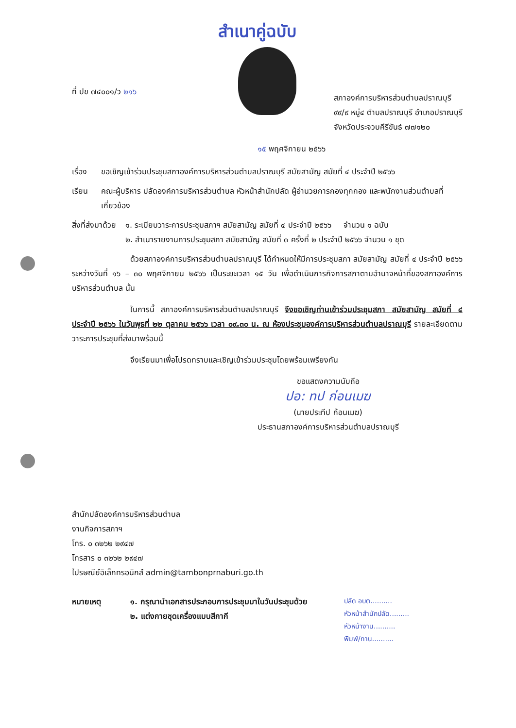สำเนาคู่ฉบับ
ที่ ปข ๗๔๐๐๑/ว ๒๑๖
สภาองค์การบริหารส่วนตำบลปราณบุรี
๙๙/๙ หมู่๔ ตำบลปราณบุรี อำเภอปราณบุรี
จังหวัดประจวบคีรีขันธ์ ๗๗๑๒๐
๑๕ พฤศจิกายน ๒๕๖๖
เรื่อง ขอเชิญเข้าร่วมประชุมสภาองค์การบริหารส่วนตำบลปราณบุรี สมัยสามัญ สมัยที่ ๔ ประจำปี ๒๕๖๖
เรียน คณะผู้บริหาร ปลัดองค์การบริหารส่วนตำบล หัวหน้าสำนักปลัด ผู้อำนวยการกองทุกกอง และพนักงานส่วนตำบลที่เกี่ยวข้อง
สิ่งที่ส่งมาด้วย
๑. ระเบียบวาระการประชุมสภาฯ สมัยสามัญ สมัยที่ ๔ ประจำปี ๒๕๖๖ จำนวน ๑ ฉบับ
๒. สำเนารายงานการประชุมสภา สมัยสามัญ สมัยที่ ๓ ครั้งที่ ๒ ประจำปี ๒๕๖๖ จำนวน ๑ ชุด
ด้วยสภาองค์การบริหารส่วนตำบลปราณบุรี ได้กำหนดให้มีการประชุมสภา สมัยสามัญ สมัยที่ ๔ ประจำปี ๒๕๖๖ ระหว่างวันที่ ๑๖ – ๓๐ พฤศจิกายน ๒๕๖๖ เป็นระยะเวลา ๑๕ วัน เพื่อดำเนินการกิจการสภาตามอำนาจหน้าที่ของสภาองค์การบริหารส่วนตำบล นั้น
ในการนี้ สภาองค์การบริหารส่วนตำบลปราณบุรี จึงขอเชิญท่านเข้าร่วมประชุมสภา สมัยสามัญ สมัยที่ ๔ ประจำปี ๒๕๖๖ ในวันพุธที่ ๒๒ ตุลาคม ๒๕๖๖ เวลา ๐๙.๓๐ น. ณ ห้องประชุมองค์การบริหารส่วนตำบลปราณบุรี รายละเอียดตามวาระการประชุมที่ส่งมาพร้อมนี้
จึงเรียนมาเพื่อโปรดทราบและเชิญเข้าร่วมประชุมโดยพร้อมเพรียงกัน
ขอแสดงความนับถือ
ปอ: ทป ก่อนเมฆ
(นายประทีป ก้อนเมฆ)
ประธานสภาองค์การบริหารส่วนตำบลปราณบุรี
สำนักปลัดองค์การบริหารส่วนตำบล
งานกิจการสภาฯ
โทร. ๐ ๓๒๖๒ ๒๙๔๗
โทรสาร ๐ ๓๒๖๒ ๒๙๔๗
ไปรษณีย์อิเล็กทรอนิกส์ admin@tambonprnaburi.go.th
หมายเหตุ ๑. กรุณานำเอกสารประกอบการประชุมมาในวันประชุมด้วย
๒. แต่งกายชุดเครื่องแบบสีกากี
ปลัด อบต..........
หัวหน้าสำนักปลัด.........
หัวหน้างาน..........
พิมพ์/ทาน..........